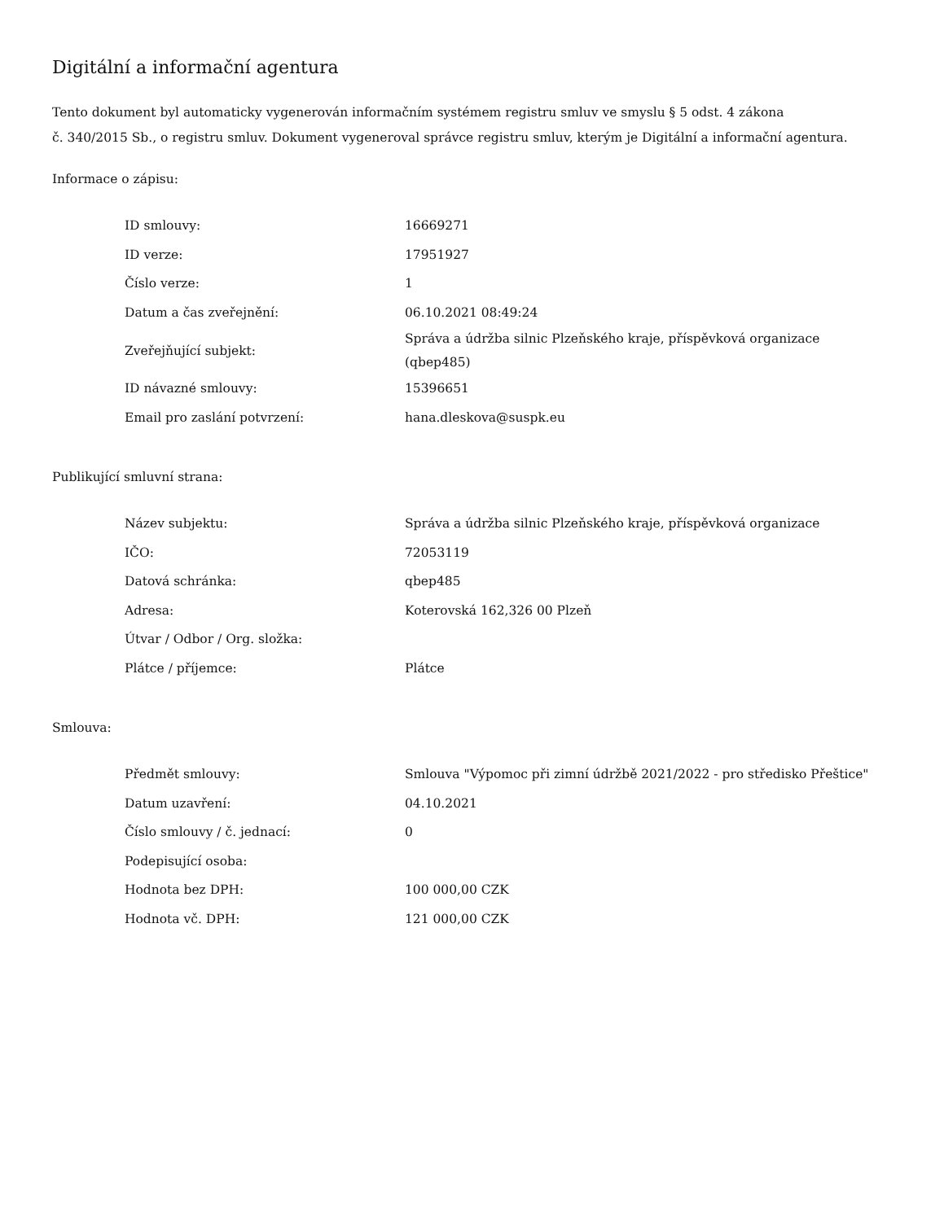Digitální a informační agentura
Tento dokument byl automaticky vygenerován informačním systémem registru smluv ve smyslu § 5 odst. 4 zákona
č. 340/2015 Sb., o registru smluv. Dokument vygeneroval správce registru smluv, kterým je Digitální a informační agentura.
Informace o zápisu:
| ID smlouvy: | 16669271 |
| ID verze: | 17951927 |
| Číslo verze: | 1 |
| Datum a čas zveřejnění: | 06.10.2021 08:49:24 |
| Zveřejňující subjekt: | Správa a údržba silnic Plzeňského kraje, příspěvková organizace (qbep485) |
| ID návazné smlouvy: | 15396651 |
| Email pro zaslání potvrzení: | hana.dleskova@suspk.eu |
Publikující smluvní strana:
| Název subjektu: | Správa a údržba silnic Plzeňského kraje, příspěvková organizace |
| IČO: | 72053119 |
| Datová schránka: | qbep485 |
| Adresa: | Koterovská 162,326 00 Plzeň |
| Útvar / Odbor / Org. složka: | |
| Plátce / příjemce: | Plátce |
Smlouva:
| Předmět smlouvy: | Smlouva "Výpomoc při zimní údržbě 2021/2022 - pro středisko Přeštice" |
| Datum uzavření: | 04.10.2021 |
| Číslo smlouvy / č. jednací: | 0 |
| Podepisující osoba: | |
| Hodnota bez DPH: | 100 000,00 CZK |
| Hodnota vč. DPH: | 121 000,00 CZK |